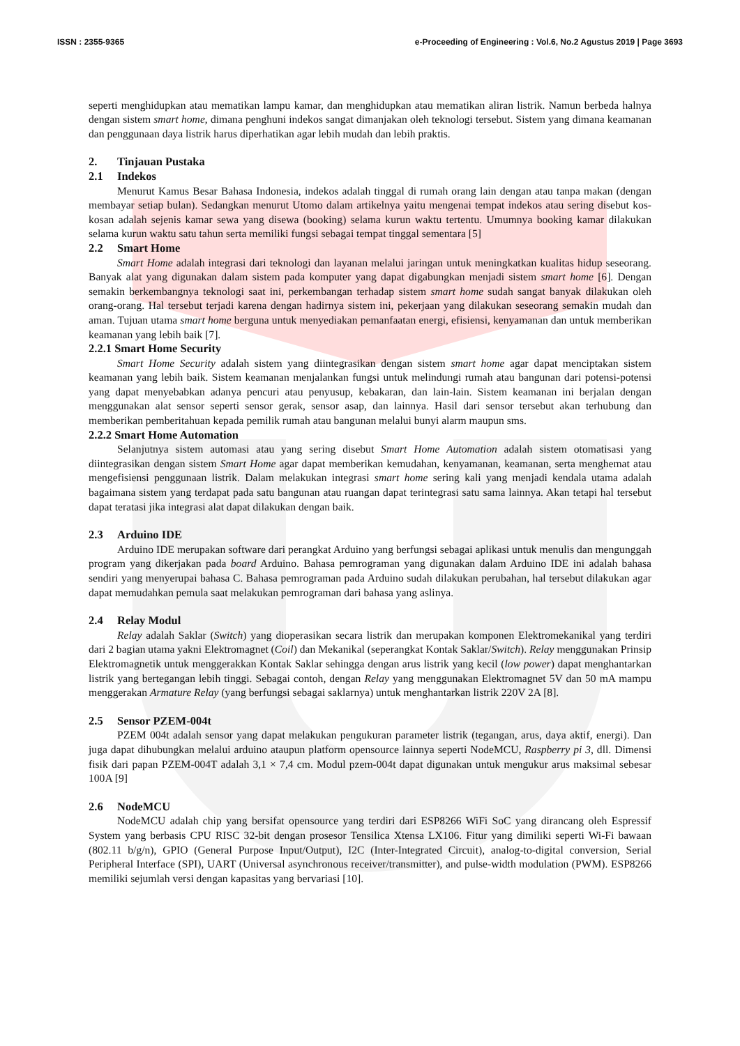ISSN : 2355-9365 e-Proceeding of Engineering : Vol.6, No.2 Agustus 2019 | Page 3693
seperti menghidupkan atau mematikan lampu kamar, dan menghidupkan atau mematikan aliran listrik. Namun berbeda halnya dengan sistem smart home, dimana penghuni indekos sangat dimanjakan oleh teknologi tersebut. Sistem yang dimana keamanan dan penggunaan daya listrik harus diperhatikan agar lebih mudah dan lebih praktis.
2. Tinjauan Pustaka
2.1 Indekos
Menurut Kamus Besar Bahasa Indonesia, indekos adalah tinggal di rumah orang lain dengan atau tanpa makan (dengan membayar setiap bulan). Sedangkan menurut Utomo dalam artikelnya yaitu mengenai tempat indekos atau sering disebut kos-kosan adalah sejenis kamar sewa yang disewa (booking) selama kurun waktu tertentu. Umumnya booking kamar dilakukan selama kurun waktu satu tahun serta memiliki fungsi sebagai tempat tinggal sementara [5]
2.2 Smart Home
Smart Home adalah integrasi dari teknologi dan layanan melalui jaringan untuk meningkatkan kualitas hidup seseorang. Banyak alat yang digunakan dalam sistem pada komputer yang dapat digabungkan menjadi sistem smart home [6]. Dengan semakin berkembangnya teknologi saat ini, perkembangan terhadap sistem smart home sudah sangat banyak dilakukan oleh orang-orang. Hal tersebut terjadi karena dengan hadirnya sistem ini, pekerjaan yang dilakukan seseorang semakin mudah dan aman. Tujuan utama smart home berguna untuk menyediakan pemanfaatan energi, efisiensi, kenyamanan dan untuk memberikan keamanan yang lebih baik [7].
2.2.1 Smart Home Security
Smart Home Security adalah sistem yang diintegrasikan dengan sistem smart home agar dapat menciptakan sistem keamanan yang lebih baik. Sistem keamanan menjalankan fungsi untuk melindungi rumah atau bangunan dari potensi-potensi yang dapat menyebabkan adanya pencuri atau penyusup, kebakaran, dan lain-lain. Sistem keamanan ini berjalan dengan menggunakan alat sensor seperti sensor gerak, sensor asap, dan lainnya. Hasil dari sensor tersebut akan terhubung dan memberikan pemberitahuan kepada pemilik rumah atau bangunan melalui bunyi alarm maupun sms.
2.2.2 Smart Home Automation
Selanjutnya sistem automasi atau yang sering disebut Smart Home Automation adalah sistem otomatisasi yang diintegrasikan dengan sistem Smart Home agar dapat memberikan kemudahan, kenyamanan, keamanan, serta menghemat atau mengefisiensi penggunaan listrik. Dalam melakukan integrasi smart home sering kali yang menjadi kendala utama adalah bagaimana sistem yang terdapat pada satu bangunan atau ruangan dapat terintegrasi satu sama lainnya. Akan tetapi hal tersebut dapat teratasi jika integrasi alat dapat dilakukan dengan baik.
2.3 Arduino IDE
Arduino IDE merupakan software dari perangkat Arduino yang berfungsi sebagai aplikasi untuk menulis dan mengunggah program yang dikerjakan pada board Arduino. Bahasa pemrograman yang digunakan dalam Arduino IDE ini adalah bahasa sendiri yang menyerupai bahasa C. Bahasa pemrograman pada Arduino sudah dilakukan perubahan, hal tersebut dilakukan agar dapat memudahkan pemula saat melakukan pemrograman dari bahasa yang aslinya.
2.4 Relay Modul
Relay adalah Saklar (Switch) yang dioperasikan secara listrik dan merupakan komponen Elektromekanikal yang terdiri dari 2 bagian utama yakni Elektromagnet (Coil) dan Mekanikal (seperangkat Kontak Saklar/Switch). Relay menggunakan Prinsip Elektromagnetik untuk menggerakkan Kontak Saklar sehingga dengan arus listrik yang kecil (low power) dapat menghantarkan listrik yang bertegangan lebih tinggi. Sebagai contoh, dengan Relay yang menggunakan Elektromagnet 5V dan 50 mA mampu menggerakan Armature Relay (yang berfungsi sebagai saklarnya) untuk menghantarkan listrik 220V 2A [8].
2.5 Sensor PZEM-004t
PZEM 004t adalah sensor yang dapat melakukan pengukuran parameter listrik (tegangan, arus, daya aktif, energi). Dan juga dapat dihubungkan melalui arduino ataupun platform opensource lainnya seperti NodeMCU, Raspberry pi 3, dll. Dimensi fisik dari papan PZEM-004T adalah 3,1 × 7,4 cm. Modul pzem-004t dapat digunakan untuk mengukur arus maksimal sebesar 100A [9]
2.6 NodeMCU
NodeMCU adalah chip yang bersifat opensource yang terdiri dari ESP8266 WiFi SoC yang dirancang oleh Espressif System yang berbasis CPU RISC 32-bit dengan prosesor Tensilica Xtensa LX106. Fitur yang dimiliki seperti Wi-Fi bawaan (802.11 b/g/n), GPIO (General Purpose Input/Output), I2C (Inter-Integrated Circuit), analog-to-digital conversion, Serial Peripheral Interface (SPI), UART (Universal asynchronous receiver/transmitter), and pulse-width modulation (PWM). ESP8266 memiliki sejumlah versi dengan kapasitas yang bervariasi [10].